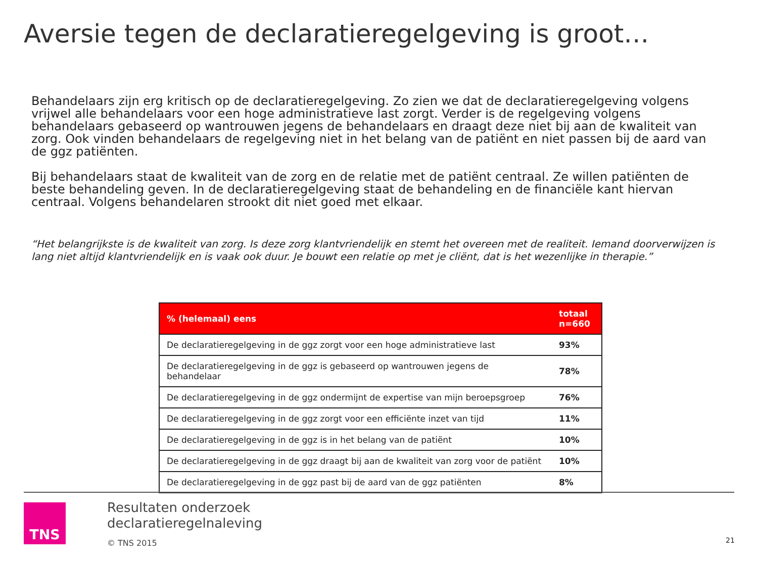Aversie tegen de declaratieregelgeving is groot…
Behandelaars zijn erg kritisch op de declaratieregelgeving. Zo zien we dat de declaratieregelgeving volgens vrijwel alle behandelaars voor een hoge administratieve last zorgt. Verder is de regelgeving volgens behandelaars gebaseerd op wantrouwen jegens de behandelaars en draagt deze niet bij aan de kwaliteit van zorg. Ook vinden behandelaars de regelgeving niet in het belang van de patiënt en niet passen bij de aard van de ggz patiënten.
Bij behandelaars staat de kwaliteit van de zorg en de relatie met de patiënt centraal. Ze willen patiënten de beste behandeling geven. In de declaratieregelgeving staat de behandeling en de financiële kant hiervan centraal. Volgens behandelaren strookt dit niet goed met elkaar.
“Het belangrijkste is de kwaliteit van zorg. Is deze zorg klantvriendelijk en stemt het overeen met de realiteit. Iemand doorverwijzen is lang niet altijd klantvriendelijk en is vaak ook duur. Je bouwt een relatie op met je cliënt, dat is het wezenlijke in therapie.”
| % (helemaal) eens | totaal n=660 |
| --- | --- |
| De declaratieregelgeving in de ggz zorgt voor een hoge administratieve last | 93% |
| De declaratieregelgeving in de ggz is gebaseerd op wantrouwen jegens de behandelaar | 78% |
| De declaratieregelgeving in de ggz ondermijnt de expertise van mijn beroepsgroep | 76% |
| De declaratieregelgeving in de ggz zorgt voor een efficiënte inzet van tijd | 11% |
| De declaratieregelgeving in de ggz is in het belang van de patiënt | 10% |
| De declaratieregelgeving in de ggz draagt bij aan de kwaliteit van zorg voor de patiënt | 10% |
| De declaratieregelgeving in de ggz past bij de aard van de ggz patiënten | 8% |
TNS
Resultaten onderzoek
declaratieregelnaleving
© TNS 2015
21